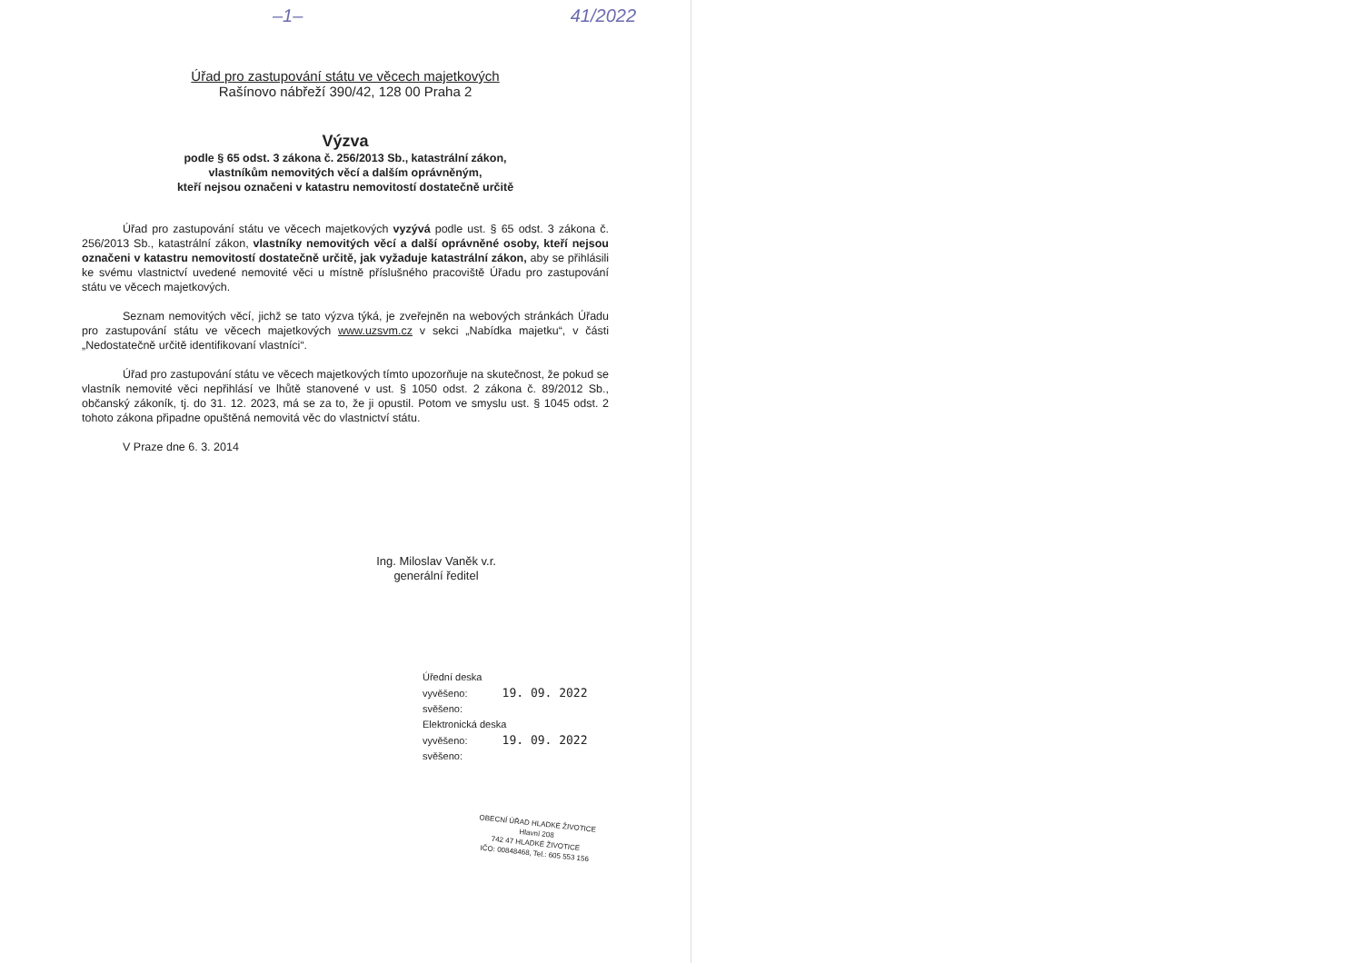–1– 41/2022
Úřad pro zastupování státu ve věcech majetkových
Rašínovo nábřeží 390/42, 128 00 Praha 2
Výzva
podle § 65 odst. 3 zákona č. 256/2013 Sb., katastrální zákon,
vlastníkům nemovitých věcí a dalším oprávněným,
kteří nejsou označeni v katastru nemovitostí dostatečně určitě
Úřad pro zastupování státu ve věcech majetkových vyzývá podle ust. § 65 odst. 3 zákona č. 256/2013 Sb., katastrální zákon, vlastníky nemovitých věcí a další oprávněné osoby, kteří nejsou označeni v katastru nemovitostí dostatečně určitě, jak vyžaduje katastrální zákon, aby se přihlásili ke svému vlastnictví uvedené nemovité věci u místně příslušného pracoviště Úřadu pro zastupování státu ve věcech majetkových.
Seznam nemovitých věcí, jichž se tato výzva týká, je zveřejněn na webových stránkách Úřadu pro zastupování státu ve věcech majetkových www.uzsvm.cz v sekci „Nabídka majetku“, v části „Nedostatečně určitě identifikovaní vlastníci“.
Úřad pro zastupování státu ve věcech majetkových tímto upozorňuje na skutečnost, že pokud se vlastník nemovité věci nepřihlásí ve lhůtě stanovené v ust. § 1050 odst. 2 zákona č. 89/2012 Sb., občanský zákoník, tj. do 31. 12. 2023, má se za to, že ji opustil. Potom ve smyslu ust. § 1045 odst. 2 tohoto zákona připadne opuštěná nemovitá věc do vlastnictví státu.
V Praze dne 6. 3. 2014
Ing. Miloslav Vaněk v.r.
generální ředitel
Úřední deska
vyvěšeno: 19. 09. 2022
svěšeno:
Elektronická deska
vyvěšeno: 19. 09. 2022
svěšeno:
OBECNÍ ÚŘAD HLADKÉ ŽIVOTICE
Hlavní 208
742 47 HLADKÉ ŽIVOTICE
IČO: 00848468, Tel.: 605 553 156